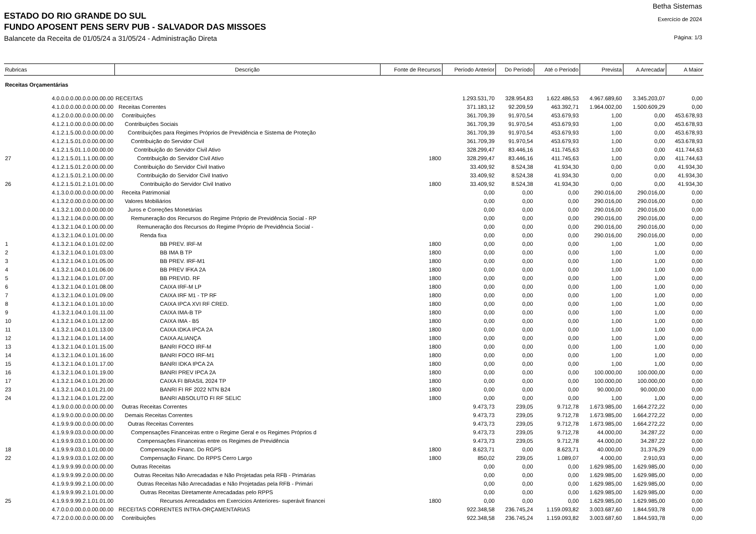Betha Sistemas
Exercício de 2024
Página: 1/3
ESTADO DO RIO GRANDE DO SUL
FUNDO APOSENT PENS SERV PUB - SALVADOR DAS MISSOES
Balancete da Receita de 01/05/24 a 31/05/24 - Administração Direta
| Rubricas | | Descrição | Fonte de Recursos | Período Anterior | Do Período | Até o Período | Prevista | A Arrecadar | A Maior |
| --- | --- | --- | --- | --- | --- | --- | --- | --- | --- |
| Receitas Orçamentárias | | | | | | | | | |
| | 4.0.0.0.0.00.0.0.00.00.00 | RECEITAS | | 1.293.531,70 | 328.954,83 | 1.622.486,53 | 4.967.689,60 | 3.345.203,07 | 0,00 |
| | 4.1.0.0.0.00.0.0.00.00.00 | Receitas Correntes | | 371.183,12 | 92.209,59 | 463.392,71 | 1.964.002,00 | 1.500.609,29 | 0,00 |
| | 4.1.2.0.0.00.0.0.00.00.00 | Contribuições | | 361.709,39 | 91.970,54 | 453.679,93 | 1,00 | 0,00 | 453.678,93 |
| | 4.1.2.1.0.00.0.0.00.00.00 | Contribuições Sociais | | 361.709,39 | 91.970,54 | 453.679,93 | 1,00 | 0,00 | 453.678,93 |
| | 4.1.2.1.5.00.0.0.00.00.00 | Contribuições para Regimes Próprios de Previdência e Sistema de Proteção | | 361.709,39 | 91.970,54 | 453.679,93 | 1,00 | 0,00 | 453.678,93 |
| | 4.1.2.1.5.01.0.0.00.00.00 | Contribuição do Servidor Civil | | 361.709,39 | 91.970,54 | 453.679,93 | 1,00 | 0,00 | 453.678,93 |
| | 4.1.2.1.5.01.1.0.00.00.00 | Contribuição do Servidor Civil Ativo | | 328.299,47 | 83.446,16 | 411.745,63 | 1,00 | 0,00 | 411.744,63 |
| 27 | 4.1.2.1.5.01.1.1.00.00.00 | Contribuição do Servidor Civil Ativo | 1800 | 328.299,47 | 83.446,16 | 411.745,63 | 1,00 | 0,00 | 411.744,63 |
| | 4.1.2.1.5.01.2.0.00.00.00 | Contribuição do Servidor Civil Inativo | | 33.409,92 | 8.524,38 | 41.934,30 | 0,00 | 0,00 | 41.934,30 |
| | 4.1.2.1.5.01.2.1.00.00.00 | Contribuição do Servidor Civil Inativo | | 33.409,92 | 8.524,38 | 41.934,30 | 0,00 | 0,00 | 41.934,30 |
| 26 | 4.1.2.1.5.01.2.1.01.00.00 | Contribuição do Servidor Civil Inativo | 1800 | 33.409,92 | 8.524,38 | 41.934,30 | 0,00 | 0,00 | 41.934,30 |
| | 4.1.3.0.0.00.0.0.00.00.00 | Receita Patrimonial | | 0,00 | 0,00 | 0,00 | 290.016,00 | 290.016,00 | 0,00 |
| | 4.1.3.2.0.00.0.0.00.00.00 | Valores Mobiliários | | 0,00 | 0,00 | 0,00 | 290.016,00 | 290.016,00 | 0,00 |
| | 4.1.3.2.1.00.0.0.00.00.00 | Juros e Correções Monetárias | | 0,00 | 0,00 | 0,00 | 290.016,00 | 290.016,00 | 0,00 |
| | 4.1.3.2.1.04.0.0.00.00.00 | Remuneração dos Recursos do Regime Próprio de Previdência Social - RP | | 0,00 | 0,00 | 0,00 | 290.016,00 | 290.016,00 | 0,00 |
| | 4.1.3.2.1.04.0.1.00.00.00 | Remuneração dos Recursos do Regime Próprio de Previdência Social - | | 0,00 | 0,00 | 0,00 | 290.016,00 | 290.016,00 | 0,00 |
| | 4.1.3.2.1.04.0.1.01.00.00 | Renda fixa | | 0,00 | 0,00 | 0,00 | 290.016,00 | 290.016,00 | 0,00 |
| 1 | 4.1.3.2.1.04.0.1.01.02.00 | BB PREV. IRF-M | 1800 | 0,00 | 0,00 | 0,00 | 1,00 | 1,00 | 0,00 |
| 2 | 4.1.3.2.1.04.0.1.01.03.00 | BB IMA B TP | 1800 | 0,00 | 0,00 | 0,00 | 1,00 | 1,00 | 0,00 |
| 3 | 4.1.3.2.1.04.0.1.01.05.00 | BB PREV. IRF-M1 | 1800 | 0,00 | 0,00 | 0,00 | 1,00 | 1,00 | 0,00 |
| 4 | 4.1.3.2.1.04.0.1.01.06.00 | BB PREV IFKA 2A | 1800 | 0,00 | 0,00 | 0,00 | 1,00 | 1,00 | 0,00 |
| 5 | 4.1.3.2.1.04.0.1.01.07.00 | BB PREVID. RF | 1800 | 0,00 | 0,00 | 0,00 | 1,00 | 1,00 | 0,00 |
| 6 | 4.1.3.2.1.04.0.1.01.08.00 | CAIXA IRF-M LP | 1800 | 0,00 | 0,00 | 0,00 | 1,00 | 1,00 | 0,00 |
| 7 | 4.1.3.2.1.04.0.1.01.09.00 | CAIXA IRF M1 - TP RF | 1800 | 0,00 | 0,00 | 0,00 | 1,00 | 1,00 | 0,00 |
| 8 | 4.1.3.2.1.04.0.1.01.10.00 | CAIXA IPCA XVI RF CRED. | 1800 | 0,00 | 0,00 | 0,00 | 1,00 | 1,00 | 0,00 |
| 9 | 4.1.3.2.1.04.0.1.01.11.00 | CAIXA IMA-B TP | 1800 | 0,00 | 0,00 | 0,00 | 1,00 | 1,00 | 0,00 |
| 10 | 4.1.3.2.1.04.0.1.01.12.00 | CAIXA IMA - B5 | 1800 | 0,00 | 0,00 | 0,00 | 1,00 | 1,00 | 0,00 |
| 11 | 4.1.3.2.1.04.0.1.01.13.00 | CAIXA IDKA IPCA 2A | 1800 | 0,00 | 0,00 | 0,00 | 1,00 | 1,00 | 0,00 |
| 12 | 4.1.3.2.1.04.0.1.01.14.00 | CAIXA ALIANÇA | 1800 | 0,00 | 0,00 | 0,00 | 1,00 | 1,00 | 0,00 |
| 13 | 4.1.3.2.1.04.0.1.01.15.00 | BANRI FOCO IRF-M | 1800 | 0,00 | 0,00 | 0,00 | 1,00 | 1,00 | 0,00 |
| 14 | 4.1.3.2.1.04.0.1.01.16.00 | BANRI FOCO IRF-M1 | 1800 | 0,00 | 0,00 | 0,00 | 1,00 | 1,00 | 0,00 |
| 15 | 4.1.3.2.1.04.0.1.01.17.00 | BANRI IDKA IPCA 2A | 1800 | 0,00 | 0,00 | 0,00 | 1,00 | 1,00 | 0,00 |
| 16 | 4.1.3.2.1.04.0.1.01.19.00 | BANRI PREV IPCA 2A | 1800 | 0,00 | 0,00 | 0,00 | 100.000,00 | 100.000,00 | 0,00 |
| 17 | 4.1.3.2.1.04.0.1.01.20.00 | CAIXA FI BRASIL 2024 TP | 1800 | 0,00 | 0,00 | 0,00 | 100.000,00 | 100.000,00 | 0,00 |
| 23 | 4.1.3.2.1.04.0.1.01.21.00 | BANRI FI RF 2022 NTN B24 | 1800 | 0,00 | 0,00 | 0,00 | 90.000,00 | 90.000,00 | 0,00 |
| 24 | 4.1.3.2.1.04.0.1.01.22.00 | BANRI ABSOLUTO FI RF SELIC | 1800 | 0,00 | 0,00 | 0,00 | 1,00 | 1,00 | 0,00 |
| | 4.1.9.0.0.00.0.0.00.00.00 | Outras Receitas Correntes | | 9.473,73 | 239,05 | 9.712,78 | 1.673.985,00 | 1.664.272,22 | 0,00 |
| | 4.1.9.9.0.00.0.0.00.00.00 | Demais Receitas Correntes | | 9.473,73 | 239,05 | 9.712,78 | 1.673.985,00 | 1.664.272,22 | 0,00 |
| | 4.1.9.9.9.00.0.0.00.00.00 | Outras Receitas Correntes | | 9.473,73 | 239,05 | 9.712,78 | 1.673.985,00 | 1.664.272,22 | 0,00 |
| | 4.1.9.9.9.03.0.0.00.00.00 | Compensações Financeiras entre o Regime Geral e os Regimes Próprios d | | 9.473,73 | 239,05 | 9.712,78 | 44.000,00 | 34.287,22 | 0,00 |
| | 4.1.9.9.9.03.0.1.00.00.00 | Compensações Financeiras entre os Regimes de Previdência | | 9.473,73 | 239,05 | 9.712,78 | 44.000,00 | 34.287,22 | 0,00 |
| 18 | 4.1.9.9.9.03.0.1.01.00.00 | Compensação Financ. Do RGPS | 1800 | 8.623,71 | 0,00 | 8.623,71 | 40.000,00 | 31.376,29 | 0,00 |
| 22 | 4.1.9.9.9.03.0.1.02.00.00 | Compensação Financ. Do RPPS Cerro Largo | 1800 | 850,02 | 239,05 | 1.089,07 | 4.000,00 | 2.910,93 | 0,00 |
| | 4.1.9.9.9.99.0.0.00.00.00 | Outras Receitas | | 0,00 | 0,00 | 0,00 | 1.629.985,00 | 1.629.985,00 | 0,00 |
| | 4.1.9.9.9.99.2.0.00.00.00 | Outras Receitas Não Arrecadadas e Não Projetadas pela RFB - Primárias | | 0,00 | 0,00 | 0,00 | 1.629.985,00 | 1.629.985,00 | 0,00 |
| | 4.1.9.9.9.99.2.1.00.00.00 | Outras Receitas Não Arrecadadas e Não Projetadas pela RFB - Primári | | 0,00 | 0,00 | 0,00 | 1.629.985,00 | 1.629.985,00 | 0,00 |
| | 4.1.9.9.9.99.2.1.01.00.00 | Outras Receitas Diretamente Arrecadadas pelo RPPS | | 0,00 | 0,00 | 0,00 | 1.629.985,00 | 1.629.985,00 | 0,00 |
| 25 | 4.1.9.9.9.99.2.1.01.01.00 | Recursos Arrecadados em Exercicios Anteriores- superávit financei | 1800 | 0,00 | 0,00 | 0,00 | 1.629.985,00 | 1.629.985,00 | 0,00 |
| | 4.7.0.0.0.00.0.0.00.00.00 | RECEITAS CORRENTES INTRA-ORÇAMENTARIAS | | 922.348,58 | 236.745,24 | 1.159.093,82 | 3.003.687,60 | 1.844.593,78 | 0,00 |
| | 4.7.2.0.0.00.0.0.00.00.00 | Contribuições | | 922.348,58 | 236.745,24 | 1.159.093,82 | 3.003.687,60 | 1.844.593,78 | 0,00 |